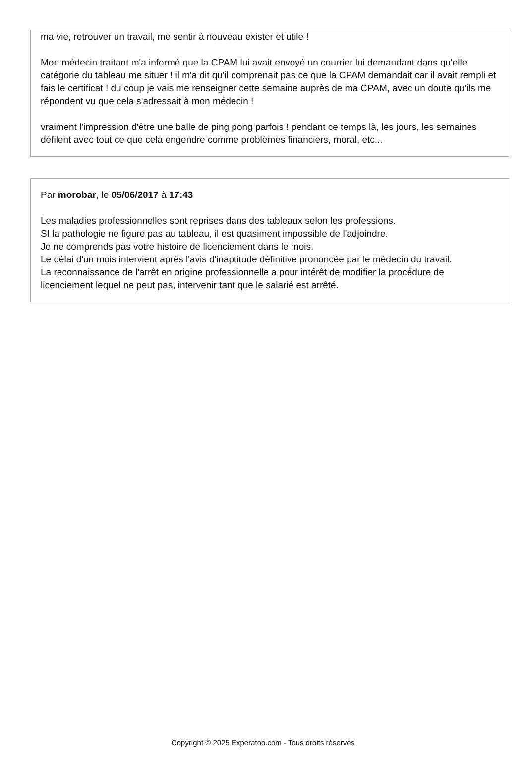ma vie, retrouver un travail, me sentir à nouveau exister et utile !
Mon médecin traitant m'a informé que la CPAM lui avait envoyé un courrier lui demandant dans qu'elle catégorie du tableau me situer ! il m'a dit qu'il comprenait pas ce que la CPAM demandait car il avait rempli et fais le certificat ! du coup je vais me renseigner cette semaine auprès de ma CPAM, avec un doute qu'ils me répondent vu que cela s'adressait à mon médecin !
vraiment l'impression d'être une balle de ping pong parfois ! pendant ce temps là, les jours, les semaines défilent avec tout ce que cela engendre comme problèmes financiers, moral, etc...
Par morobar, le 05/06/2017 à 17:43
Les maladies professionnelles sont reprises dans des tableaux selon les professions.
SI la pathologie ne figure pas au tableau, il est quasiment impossible de l'adjoindre.
Je ne comprends pas votre histoire de licenciement dans le mois.
Le délai d'un mois intervient après l'avis d'inaptitude définitive prononcée par le médecin du travail.
La reconnaissance de l'arrêt en origine professionnelle a pour intérêt de modifier la procédure de licenciement lequel ne peut pas, intervenir tant que le salarié est arrêté.
Copyright © 2025 Experatoo.com - Tous droits réservés